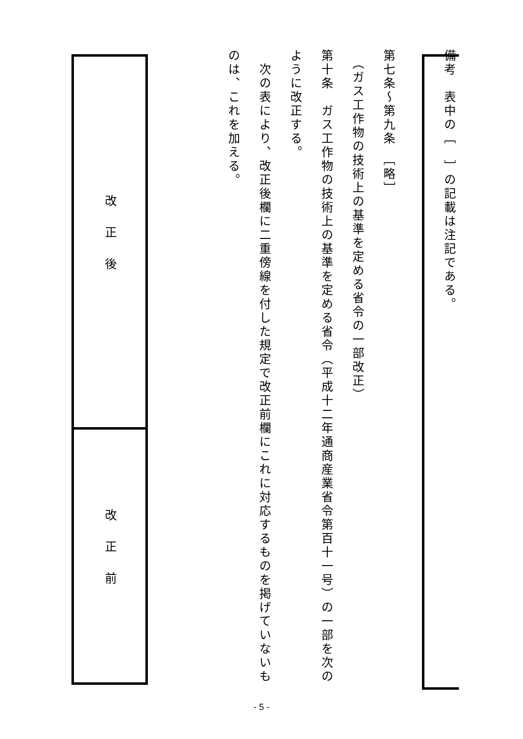備考　表中の［　］の記載は注記である。
第七条～第九条　［略］
　（ガス工作物の技術上の基準を定める省令の一部改正）
第十条　ガス工作物の技術上の基準を定める省令（平成十二年通商産業省令第百十一号）の一部を次のように改正する。
　次の表により、改正後欄に二重傍線を付した規定で改正前欄にこれに対応するものを掲げていないものは、これを加える。
| 改正後 |
| 改正前 |
- 5 -